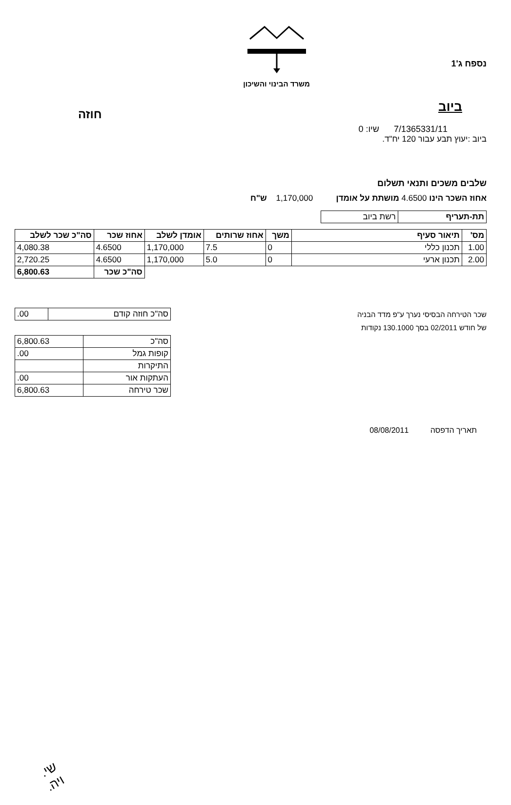נספח ג'1
משרד הבינוי והשיכון
חוזה
ביוב
7/1365331/11 שיו: 0
ביוב :יעוץ תבע עבור 120 יח"ד.
שלבים משכים ותנאי תשלום
אחוז השכר הינו 4.6500 מושתת על אומדן 1,170,000 ש"ח
| תת-תעריף | רשת ביוב |
| מס' | תיאור סעיף | משך | אחוז שרותים | אומדן לשלב | אחוז שכר | סה"כ שכר לשלב |
| --- | --- | --- | --- | --- | --- | --- |
| 1.00 | תכנון כללי | 0 | 7.5 | 1,170,000 | 4.6500 | 4,080.38 |
| 2.00 | תכנון ארעי | 0 | 5.0 | 1,170,000 | 4.6500 | 2,720.25 |
| | | | | | סה"כ שכר | 6,800.63 |
שכר הטירחה הבסיסי נערך ע"פ מדד הבניה
של חודש 02/2011 בסך 130.1000 נקודות
| סה"כ חוזה קודם | .00 |
| סה"כ | 6,800.63 |
| קופות גמל | .00 |
| התיקרות | |
| העתקות אור | .00 |
| שכר טירחה | 6,800.63 |
תאריך הדפסה 08/08/2011
שי.
ויה.